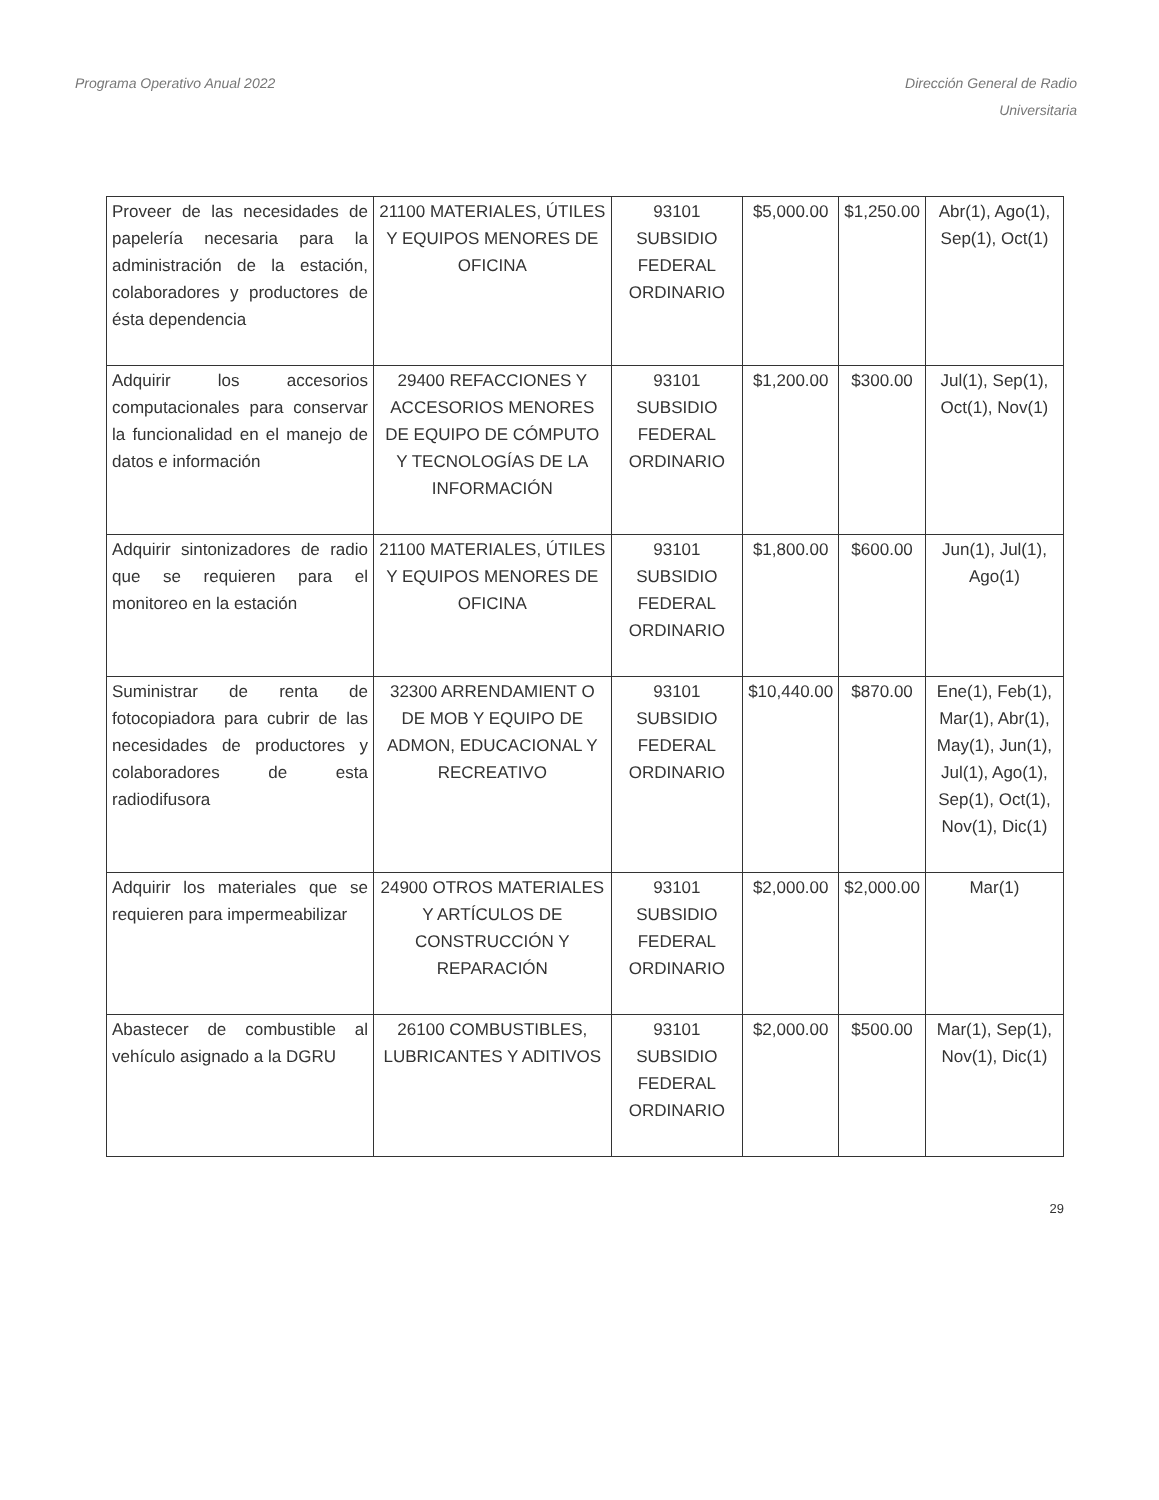Programa Operativo Anual 2022 Dirección General de Radio
Universitaria
| Proveer de las necesidades de papelería necesaria para la administración de la estación, colaboradores y productores de ésta dependencia | 21100 MATERIALES, ÚTILES Y EQUIPOS MENORES DE OFICINA | 93101 SUBSIDIO FEDERAL ORDINARIO | $5,000.00 | $1,250.00 | Abr(1), Ago(1), Sep(1), Oct(1) |
| Adquirir los accesorios computacionales para conservar la funcionalidad en el manejo de datos e información | 29400 REFACCIONES Y ACCESORIOS MENORES DE EQUIPO DE CÓMPUTO Y TECNOLOGÍAS DE LA INFORMACIÓN | 93101 SUBSIDIO FEDERAL ORDINARIO | $1,200.00 | $300.00 | Jul(1), Sep(1), Oct(1), Nov(1) |
| Adquirir sintonizadores de radio que se requieren para el monitoreo en la estación | 21100 MATERIALES, ÚTILES Y EQUIPOS MENORES DE OFICINA | 93101 SUBSIDIO FEDERAL ORDINARIO | $1,800.00 | $600.00 | Jun(1), Jul(1), Ago(1) |
| Suministrar de renta de fotocopiadora para cubrir de las necesidades de productores y colaboradores de esta radiodifusora | 32300 ARRENDAMIENT O DE MOB Y EQUIPO DE ADMON, EDUCACIONAL Y RECREATIVO | 93101 SUBSIDIO FEDERAL ORDINARIO | $10,440.00 | $870.00 | Ene(1), Feb(1), Mar(1), Abr(1), May(1), Jun(1), Jul(1), Ago(1), Sep(1), Oct(1), Nov(1), Dic(1) |
| Adquirir los materiales que se requieren para impermeabilizar | 24900 OTROS MATERIALES Y ARTÍCULOS DE CONSTRUCCIÓN Y REPARACIÓN | 93101 SUBSIDIO FEDERAL ORDINARIO | $2,000.00 | $2,000.00 | Mar(1) |
| Abastecer de combustible al vehículo asignado a la DGRU | 26100 COMBUSTIBLES, LUBRICANTES Y ADITIVOS | 93101 SUBSIDIO FEDERAL ORDINARIO | $2,000.00 | $500.00 | Mar(1), Sep(1), Nov(1), Dic(1) |
29